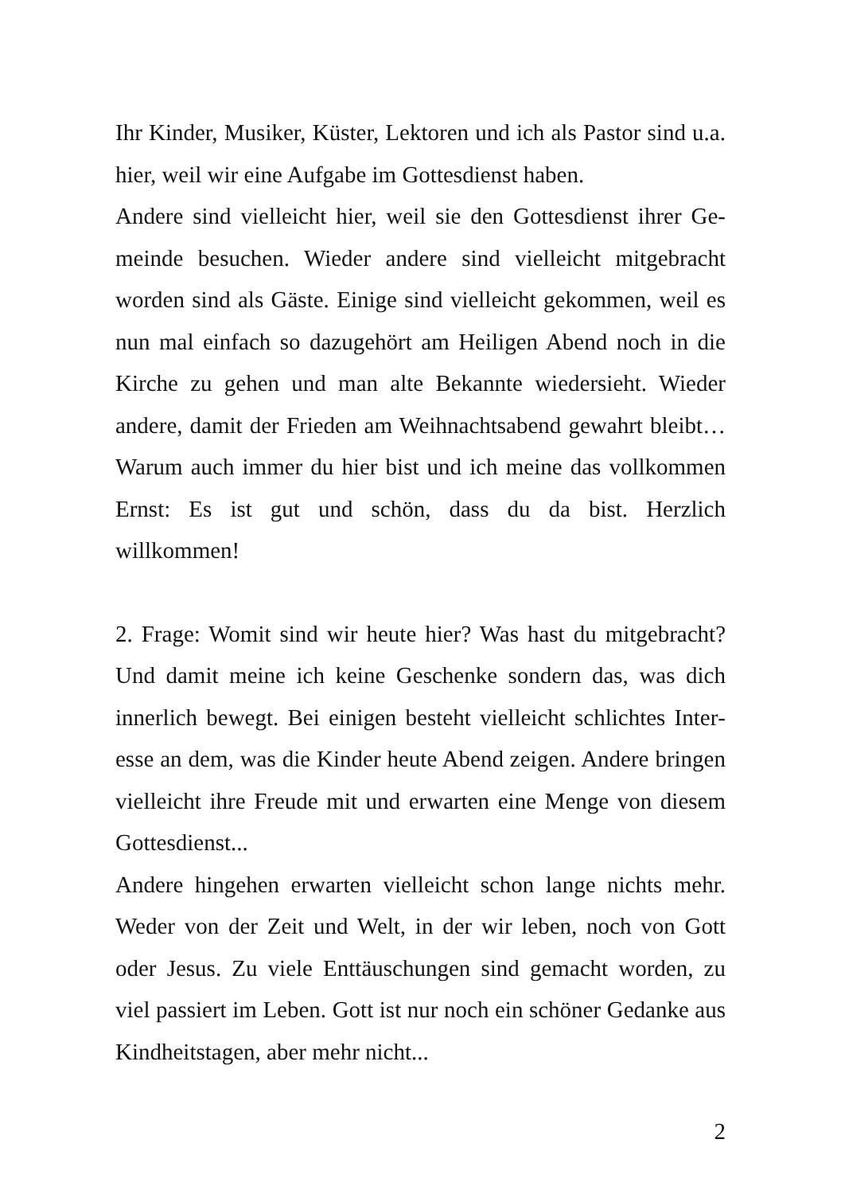Ihr Kinder, Musiker, Küster, Lektoren und ich als Pastor sind u.a. hier, weil wir eine Aufgabe im Gottesdienst haben.
Andere sind vielleicht hier, weil sie den Gottesdienst ihrer Ge­meinde besuchen. Wieder andere sind vielleicht mitgebracht worden sind als Gäste. Einige sind vielleicht gekommen, weil es nun mal einfach so dazugehört am Heiligen Abend noch in die Kirche zu gehen und man alte Bekannte wiedersieht. Wie­der andere, damit der Frieden am Weihnachtsabend gewahrt bleibt… Warum auch immer du hier bist und ich meine das vollkommen Ernst: Es ist gut und schön, dass du da bist. Herz­lich willkommen!
2. Frage: Womit sind wir heute hier? Was hast du mitgebracht? Und damit meine ich keine Geschenke sondern das, was dich innerlich bewegt. Bei einigen besteht vielleicht schlichtes Inter­esse an dem, was die Kinder heute Abend zeigen. Andere brin­gen vielleicht ihre Freude mit und erwarten eine Menge von diesem Gottesdienst...
Andere hingehen erwarten vielleicht schon lange nichts mehr. Weder von der Zeit und Welt, in der wir leben, noch von Gott oder Jesus. Zu viele Enttäuschungen sind gemacht worden, zu viel passiert im Leben. Gott ist nur noch ein schöner Gedanke aus Kindheitstagen, aber mehr nicht...
2